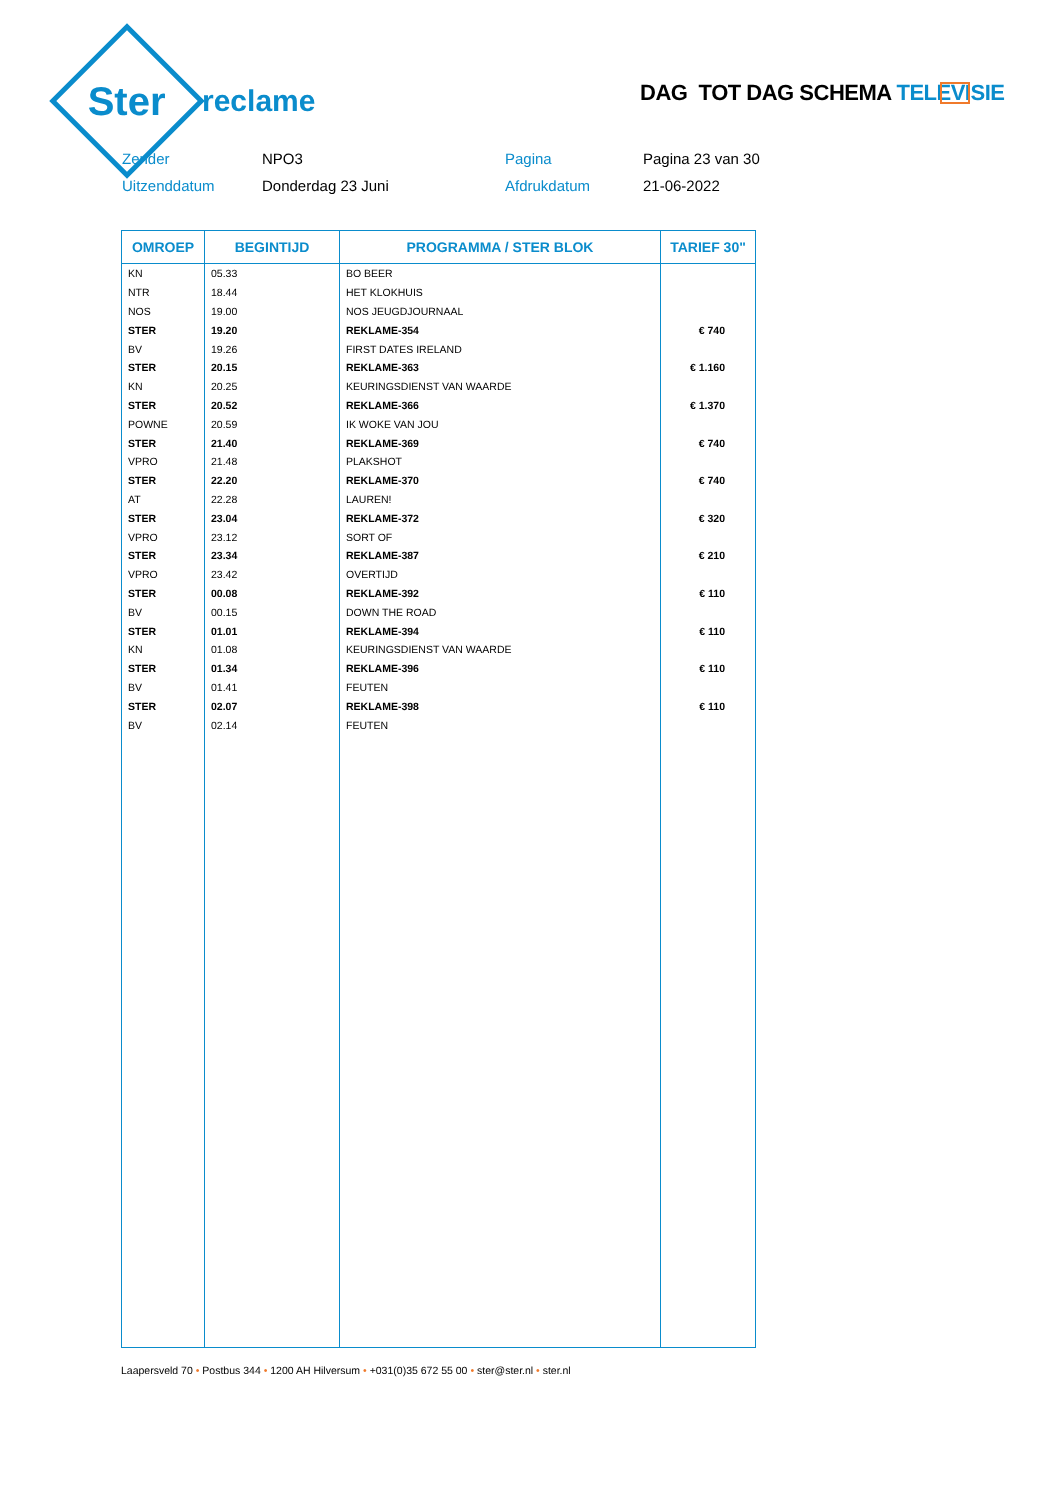Ster
reclame
DAG TOT DAG SCHEMA TELEVISIE
Zender
NPO3
Pagina
Pagina 23 van 30
Uitzenddatum
Donderdag 23 Juni
Afdrukdatum
21-06-2022
| OMROEP | BEGINTIJD | PROGRAMMA / STER BLOK | TARIEF 30" |
| --- | --- | --- | --- |
| KN | 05.33 | BO BEER | |
| NTR | 18.44 | HET KLOKHUIS | |
| NOS | 19.00 | NOS JEUGDJOURNAAL | |
| STER | 19.20 | REKLAME-354 | € 740 |
| BV | 19.26 | FIRST DATES IRELAND | |
| STER | 20.15 | REKLAME-363 | € 1.160 |
| KN | 20.25 | KEURINGSDIENST VAN WAARDE | |
| STER | 20.52 | REKLAME-366 | € 1.370 |
| POWNE | 20.59 | IK WOKE VAN JOU | |
| STER | 21.40 | REKLAME-369 | € 740 |
| VPRO | 21.48 | PLAKSHOT | |
| STER | 22.20 | REKLAME-370 | € 740 |
| AT | 22.28 | LAUREN! | |
| STER | 23.04 | REKLAME-372 | € 320 |
| VPRO | 23.12 | SORT OF | |
| STER | 23.34 | REKLAME-387 | € 210 |
| VPRO | 23.42 | OVERTIJD | |
| STER | 00.08 | REKLAME-392 | € 110 |
| BV | 00.15 | DOWN THE ROAD | |
| STER | 01.01 | REKLAME-394 | € 110 |
| KN | 01.08 | KEURINGSDIENST VAN WAARDE | |
| STER | 01.34 | REKLAME-396 | € 110 |
| BV | 01.41 | FEUTEN | |
| STER | 02.07 | REKLAME-398 | € 110 |
| BV | 02.14 | FEUTEN | |
Laapersveld 70 • Postbus 344 • 1200 AH Hilversum • +031(0)35 672 55 00 • ster@ster.nl • ster.nl